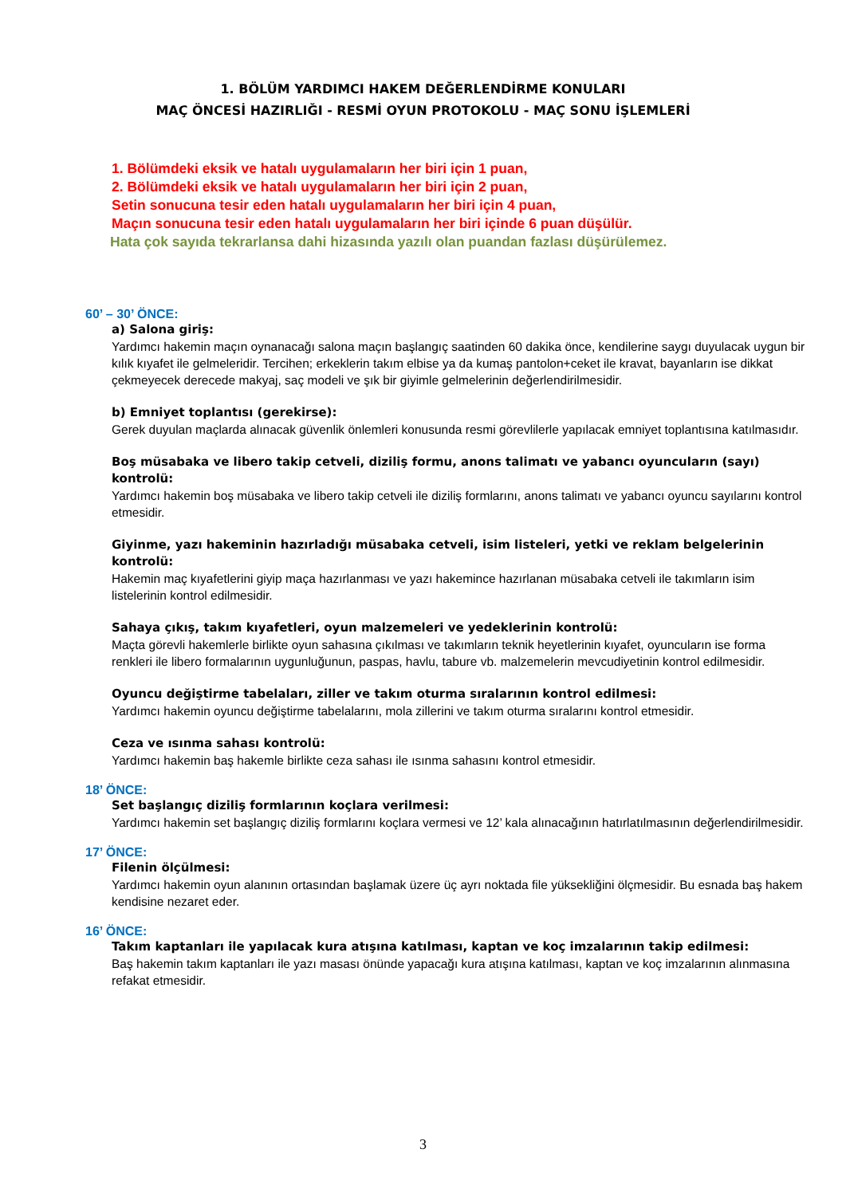1. BÖLÜM YARDIMCI HAKEM DEĞERLENDİRME KONULARI
MAÇ ÖNCESİ HAZIRLIĞI - RESMİ OYUN PROTOKOLU - MAÇ SONU İŞLEMLERİ
1. Bölümdeki eksik ve hatalı uygulamaların her biri için 1 puan,
2. Bölümdeki eksik ve hatalı uygulamaların her biri için 2 puan,
Setin sonucuna tesir eden hatalı uygulamaların her biri için 4 puan,
Maçın sonucuna tesir eden hatalı uygulamaların her biri içinde 6 puan düşülür.
Hata çok sayıda tekrarlansa dahi hizasında yazılı olan puandan fazlası düşürülemez.
60’ – 30’ ÖNCE:
a) Salona giriş:
Yardımcı hakemin maçın oynanacağı salona maçın başlangıç saatinden 60 dakika önce, kendilerine saygı duyulacak uygun bir kılık kıyafet ile gelmeleridir. Tercihen; erkeklerin takım elbise ya da kumaş pantolon+ceket ile kravat, bayanların ise dikkat çekmeyecek derecede makyaj, saç modeli ve şık bir giyimle gelmelerinin değerlendirilmesidir.
b) Emniyet toplantısı (gerekirse):
Gerek duyulan maçlarda alınacak güvenlik önlemleri konusunda resmi görevlilerle yapılacak emniyet toplantısına katılmasıdır.
Boş müsabaka ve libero takip cetveli, diziliş formu, anons talimatı ve yabancı oyuncuların (sayı) kontrolü:
Yardımcı hakemin boş müsabaka ve libero takip cetveli ile diziliş formlarını, anons talimatı ve yabancı oyuncu sayılarını kontrol etmesidir.
Giyinme, yazı hakeminin hazırladığı müsabaka cetveli, isim listeleri, yetki ve reklam belgelerinin kontrolü:
Hakemin maç kıyafetlerini giyip maça hazırlanması ve yazı hakemince hazırlanan müsabaka cetveli ile takımların isim listelerinin kontrol edilmesidir.
Sahaya çıkış, takım kıyafetleri, oyun malzemeleri ve yedeklerinin kontrolü:
Maçta görevli hakemlerle birlikte oyun sahasına çıkılması ve takımların teknik heyetlerinin kıyafet, oyuncuların ise forma renkleri ile libero formalarının uygunluğunun, paspas, havlu, tabure vb. malzemelerin mevcudiyetinin kontrol edilmesidir.
Oyuncu değiştirme tabelaları, ziller ve takım oturma sıralarının kontrol edilmesi:
Yardımcı hakemin oyuncu değiştirme tabelalarını, mola zillerini ve takım oturma sıralarını kontrol etmesidir.
Ceza ve ısınma sahası kontrolü:
Yardımcı hakemin baş hakemle birlikte ceza sahası ile ısınma sahasını kontrol etmesidir.
18’ ÖNCE:
Set başlangıç diziliş formlarının koçlara verilmesi:
Yardımcı hakemin set başlangıç diziliş formlarını koçlara vermesi ve 12’ kala alınacağının hatırlatılmasının değerlendirilmesidir.
17’ ÖNCE:
Filenin ölçülmesi:
Yardımcı hakemin oyun alanının ortasından başlamak üzere üç ayrı noktada file yüksekliğini ölçmesidir. Bu esnada baş hakem kendisine nezaret eder.
16’ ÖNCE:
Takım kaptanları ile yapılacak kura atışına katılması, kaptan ve koç imzalarının takip edilmesi:
Baş hakemin takım kaptanları ile yazı masası önünde yapacağı kura atışına katılması, kaptan ve koç imzalarının alınmasına refakat etmesidir.
3